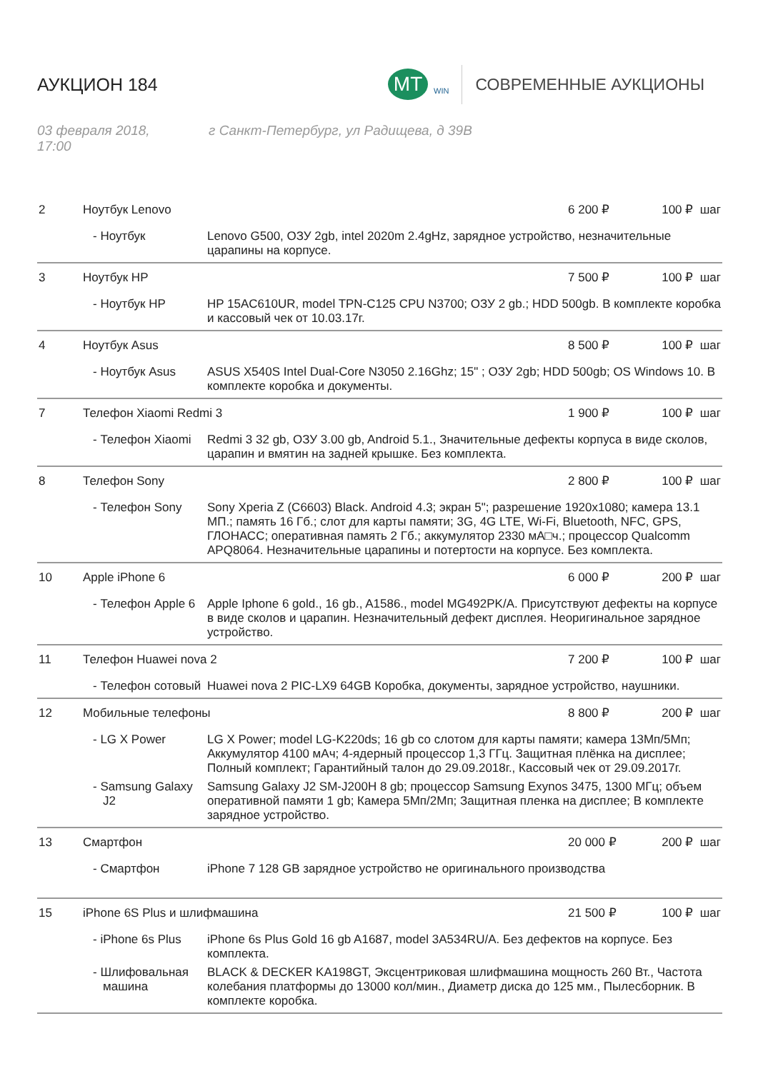АУКЦИОН 184
MT
WIN
СОВРЕМЕННЫЕ АУКЦИОНЫ
03 февраля 2018,
17:00
г Санкт-Петербург, ул Радищева, д 39В
| 2 | Ноутбук Lenovo | | 6 200 ₽ | 100 ₽ шаг |
| | - Ноутбук | Lenovo G500, ОЗУ 2gb, intel 2020m 2.4gHz, зарядное устройство, незначительные царапины на корпусе. | | |
| 3 | Ноутбук HP | | 7 500 ₽ | 100 ₽ шаг |
| | - Ноутбук HP | HP 15AC610UR, model TPN-C125 CPU N3700; ОЗУ 2 gb.; HDD 500gb. В комплекте коробка и кассовый чек от 10.03.17г. | | |
| 4 | Ноутбук Asus | | 8 500 ₽ | 100 ₽ шаг |
| | - Ноутбук Asus | ASUS X540S Intel Dual-Core N3050 2.16Ghz; 15" ; ОЗУ 2gb; HDD 500gb; OS Windows 10. В комплекте коробка и документы. | | |
| 7 | Телефон Xiaomi Redmi 3 | | 1 900 ₽ | 100 ₽ шаг |
| | - Телефон Xiaomi | Redmi 3 32 gb, ОЗУ 3.00 gb, Android 5.1., Значительные дефекты корпуса в виде сколов, царапин и вмятин на задней крышке. Без комплекта. | | |
| 8 | Телефон Sony | | 2 800 ₽ | 100 ₽ шаг |
| | - Телефон Sony | Sony Xperia Z (C6603) Black. Android 4.3; экран 5"; разрешение 1920x1080; камера 13.1 МП.; память 16 Гб.; слот для карты памяти; 3G, 4G LTE, Wi-Fi, Bluetooth, NFC, GPS, ГЛОНАСС; оперативная память 2 Гб.; аккумулятор 2330 мА□ч.; процессор Qualcomm APQ8064. Незначительные царапины и потертости на корпусе. Без комплекта. | | |
| 10 | Apple iPhone 6 | | 6 000 ₽ | 200 ₽ шаг |
| | - Телефон Apple 6 | Apple Iphone 6 gold., 16 gb., A1586., model MG492PK/A. Присутствуют дефекты на корпусе в виде сколов и царапин. Незначительный дефект дисплея. Неоригинальное зарядное устройство. | | |
| 11 | Телефон Huawei nova 2 | | 7 200 ₽ | 100 ₽ шаг |
| | - Телефон сотовый | Huawei nova 2 PIC-LX9 64GB Коробка, документы, зарядное устройство, наушники. | | |
| 12 | Мобильные телефоны | | 8 800 ₽ | 200 ₽ шаг |
| | - LG X Power | LG X Power; model LG-K220ds; 16 gb со слотом для карты памяти; камера 13Мп/5Мп; Аккумулятор 4100 мАч; 4-ядерный процессор 1,3 ГГц. Защитная плёнка на дисплее; Полный комплект; Гарантийный талон до 29.09.2018г., Кассовый чек от 29.09.2017г. | | |
| | - Samsung Galaxy J2 | Samsung Galaxy J2 SM-J200H 8 gb; процессор Samsung Exynos 3475, 1300 МГц; объем оперативной памяти 1 gb; Камера 5Мп/2Мп; Защитная пленка на дисплее; В комплекте зарядное устройство. | | |
| 13 | Смартфон | | 20 000 ₽ | 200 ₽ шаг |
| | - Смартфон | iPhone 7 128 GB зарядное устройство не оригинального производства | | |
| 15 | iPhone 6S Plus и шлифмашина | | 21 500 ₽ | 100 ₽ шаг |
| | - iPhone 6s Plus | iPhone 6s Plus Gold 16 gb A1687, model 3A534RU/A. Без дефектов на корпусе. Без комплекта. | | |
| | - Шлифовальная машина | BLACK & DECKER KA198GT, Эксцентриковая шлифмашина мощность 260 Вт., Частота колебания платформы до 13000 кол/мин., Диаметр диска до 125 мм., Пылесборник. В комплекте коробка. | | |